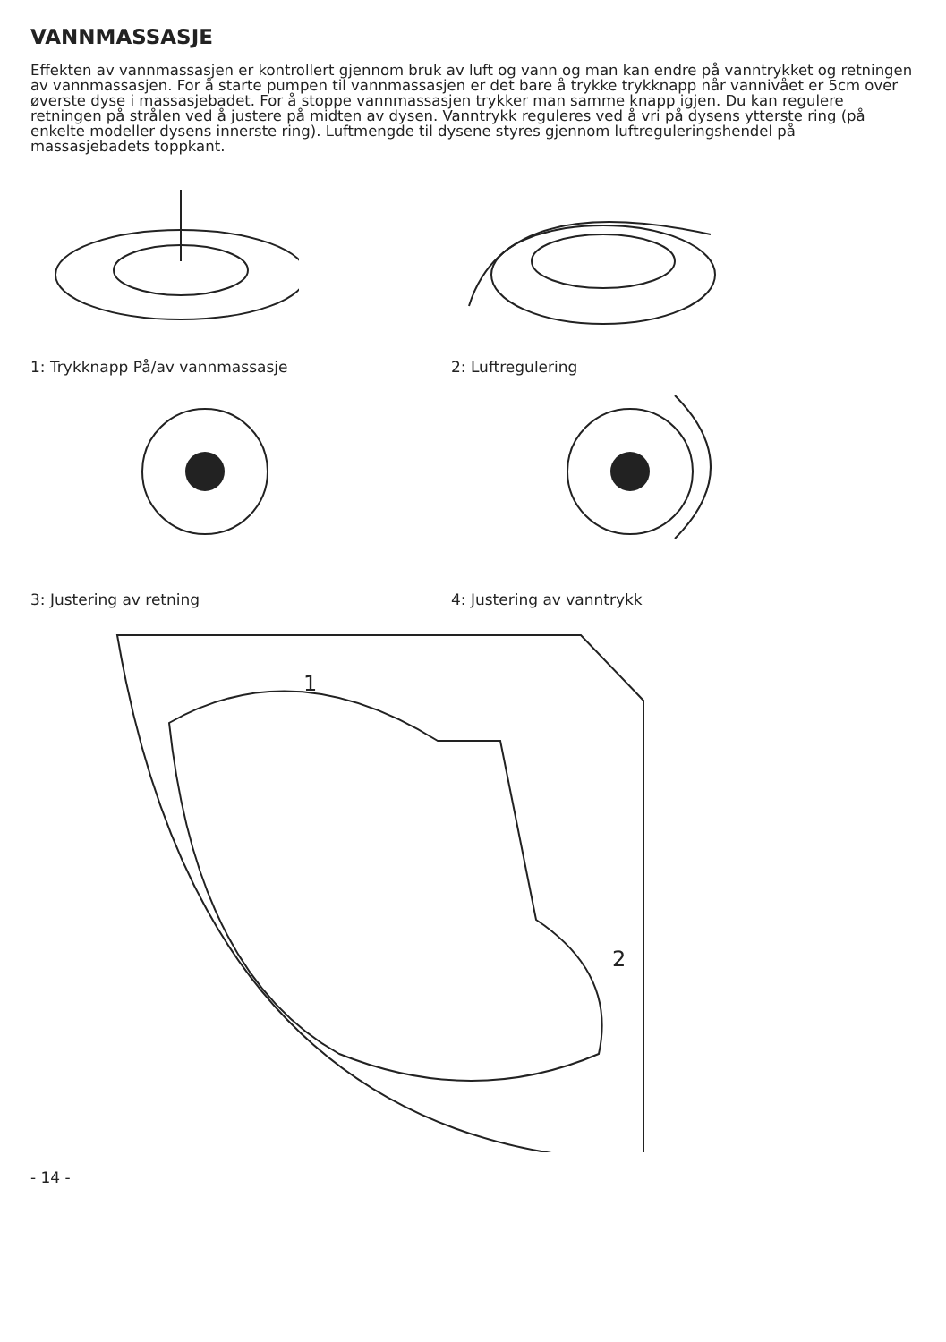VANNMASSASJE
Effekten av vannmassasjen er kontrollert gjennom bruk av luft og vann og man kan endre på vanntrykket og retningen av vannmassasjen. For å starte pumpen til vannmassasjen er det bare å trykke trykknapp når vannivået er 5cm over øverste dyse i massasjebadet. For å stoppe vannmassasjen trykker man samme knapp igjen. Du kan regulere retningen på strålen ved å justere på midten av dysen. Vanntrykk reguleres ved å vri på dysens ytterste ring (på enkelte modeller dysens innerste ring). Luftmengde til dysene styres gjennom luftreguleringshendel på massasjebadets toppkant.
1: Trykknapp På/av vannmassasje 2: Luftregulering
3: Justering av retning 4: Justering av vanntrykk
1
2
- 14 -